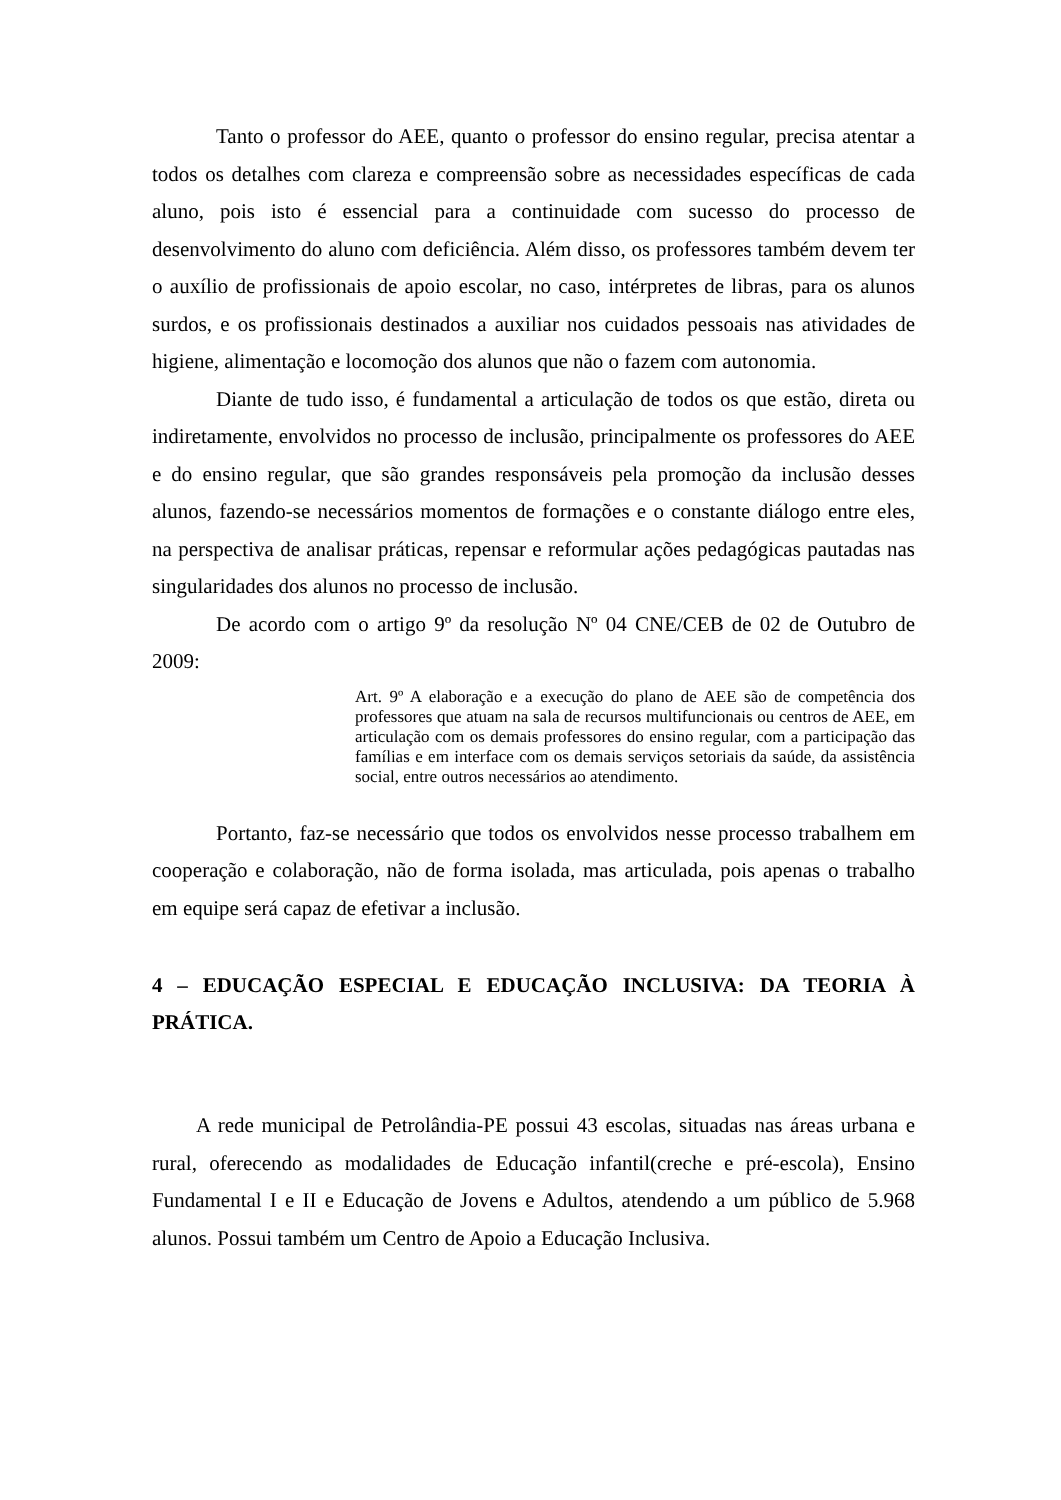Tanto o professor do AEE, quanto o professor do ensino regular, precisa atentar a todos os detalhes com clareza e compreensão sobre as necessidades específicas de cada aluno, pois isto é essencial para a continuidade com sucesso do processo de desenvolvimento do aluno com deficiência. Além disso, os professores também devem ter o auxílio de profissionais de apoio escolar, no caso, intérpretes de libras, para os alunos surdos, e os profissionais destinados a auxiliar nos cuidados pessoais nas atividades de higiene, alimentação e locomoção dos alunos que não o fazem com autonomia.
Diante de tudo isso, é fundamental a articulação de todos os que estão, direta ou indiretamente, envolvidos no processo de inclusão, principalmente os professores do AEE e do ensino regular, que são grandes responsáveis pela promoção da inclusão desses alunos, fazendo-se necessários momentos de formações e o constante diálogo entre eles, na perspectiva de analisar práticas, repensar e reformular ações pedagógicas pautadas nas singularidades dos alunos no processo de inclusão.
De acordo com o artigo 9º da resolução Nº 04 CNE/CEB de 02 de Outubro de 2009:
Art. 9º A elaboração e a execução do plano de AEE são de competência dos professores que atuam na sala de recursos multifuncionais ou centros de AEE, em articulação com os demais professores do ensino regular, com a participação das famílias e em interface com os demais serviços setoriais da saúde, da assistência social, entre outros necessários ao atendimento.
Portanto, faz-se necessário que todos os envolvidos nesse processo trabalhem em cooperação e colaboração, não de forma isolada, mas articulada, pois apenas o trabalho em equipe será capaz de efetivar a inclusão.
4 – EDUCAÇÃO ESPECIAL E EDUCAÇÃO INCLUSIVA: DA TEORIA À PRÁTICA.
A rede municipal de Petrolândia-PE possui 43 escolas, situadas nas áreas urbana e rural, oferecendo as modalidades de Educação infantil(creche e pré-escola), Ensino Fundamental I e II e Educação de Jovens e Adultos, atendendo a um público de 5.968 alunos. Possui também um Centro de Apoio a Educação Inclusiva.